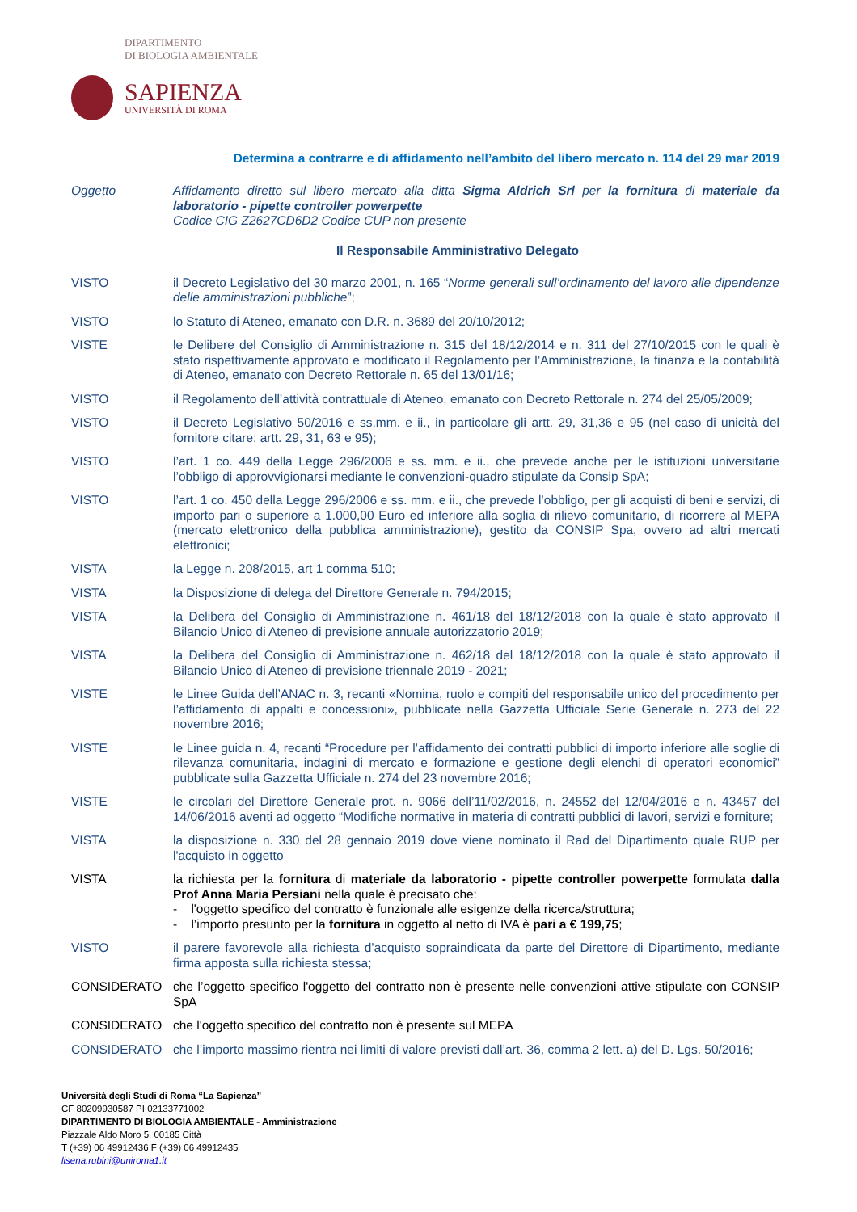DIPARTIMENTO
DI BIOLOGIA AMBIENTALE
SAPIENZA
UNIVERSITÀ DI ROMA
Determina a contrarre e di affidamento nell’ambito del libero mercato n. 114 del 29 mar 2019
Oggetto Affidamento diretto sul libero mercato alla ditta Sigma Aldrich Srl per la fornitura di materiale da laboratorio - pipette controller powerpette
Codice CIG Z2627CD6D2 Codice CUP non presente
Il Responsabile Amministrativo Delegato
VISTO il Decreto Legislativo del 30 marzo 2001, n. 165 “Norme generali sull’ordinamento del lavoro alle dipendenze delle amministrazioni pubbliche”;
VISTO lo Statuto di Ateneo, emanato con D.R. n. 3689 del 20/10/2012;
VISTE le Delibere del Consiglio di Amministrazione n. 315 del 18/12/2014 e n. 311 del 27/10/2015 con le quali è stato rispettivamente approvato e modificato il Regolamento per l’Amministrazione, la finanza e la contabilità di Ateneo, emanato con Decreto Rettorale n. 65 del 13/01/16;
VISTO il Regolamento dell’attività contrattuale di Ateneo, emanato con Decreto Rettorale n. 274 del 25/05/2009;
VISTO il Decreto Legislativo 50/2016 e ss.mm. e ii., in particolare gli artt. 29, 31,36 e 95 (nel caso di unicità del fornitore citare: artt. 29, 31, 63 e 95);
VISTO l’art. 1 co. 449 della Legge 296/2006 e ss. mm. e ii., che prevede anche per le istituzioni universitarie l’obbligo di approvvigionarsi mediante le convenzioni-quadro stipulate da Consip SpA;
VISTO l’art. 1 co. 450 della Legge 296/2006 e ss. mm. e ii., che prevede l’obbligo, per gli acquisti di beni e servizi, di importo pari o superiore a 1.000,00 Euro ed inferiore alla soglia di rilievo comunitario, di ricorrere al MEPA (mercato elettronico della pubblica amministrazione), gestito da CONSIP Spa, ovvero ad altri mercati elettronici;
VISTA la Legge n. 208/2015, art 1 comma 510;
VISTA la Disposizione di delega del Direttore Generale n. 794/2015;
VISTA la Delibera del Consiglio di Amministrazione n. 461/18 del 18/12/2018 con la quale è stato approvato il Bilancio Unico di Ateneo di previsione annuale autorizzatorio 2019;
VISTA la Delibera del Consiglio di Amministrazione n. 462/18 del 18/12/2018 con la quale è stato approvato il Bilancio Unico di Ateneo di previsione triennale 2019 - 2021;
VISTE le Linee Guida dell’ANAC n. 3, recanti «Nomina, ruolo e compiti del responsabile unico del procedimento per l’affidamento di appalti e concessioni», pubblicate nella Gazzetta Ufficiale Serie Generale n. 273 del 22 novembre 2016;
VISTE le Linee guida n. 4, recanti “Procedure per l’affidamento dei contratti pubblici di importo inferiore alle soglie di rilevanza comunitaria, indagini di mercato e formazione e gestione degli elenchi di operatori economici” pubblicate sulla Gazzetta Ufficiale n. 274 del 23 novembre 2016;
VISTE le circolari del Direttore Generale prot. n. 9066 dell’11/02/2016, n. 24552 del 12/04/2016 e n. 43457 del 14/06/2016 aventi ad oggetto “Modifiche normative in materia di contratti pubblici di lavori, servizi e forniture;
VISTA la disposizione n. 330 del 28 gennaio 2019 dove viene nominato il Rad del Dipartimento quale RUP per l'acquisto in oggetto
VISTA la richiesta per la fornitura di materiale da laboratorio - pipette controller powerpette formulata dalla Prof Anna Maria Persiani nella quale è precisato che:
- l'oggetto specifico del contratto è funzionale alle esigenze della ricerca/struttura;
- l’importo presunto per la fornitura in oggetto al netto di IVA è pari a € 199,75;
VISTO il parere favorevole alla richiesta d’acquisto sopraindicata da parte del Direttore di Dipartimento, mediante firma apposta sulla richiesta stessa;
CONSIDERATO che l’oggetto specifico l'oggetto del contratto non è presente nelle convenzioni attive stipulate con CONSIP SpA
CONSIDERATO che l'oggetto specifico del contratto non è presente sul MEPA
CONSIDERATO che l’importo massimo rientra nei limiti di valore previsti dall’art. 36, comma 2 lett. a) del D. Lgs. 50/2016;
Università degli Studi di Roma “La Sapienza”
CF 80209930587 PI 02133771002
DIPARTIMENTO DI BIOLOGIA AMBIENTALE - Amministrazione
Piazzale Aldo Moro 5, 00185 Città
T (+39) 06 49912436 F (+39) 06 49912435
lisena.rubini@uniroma1.it